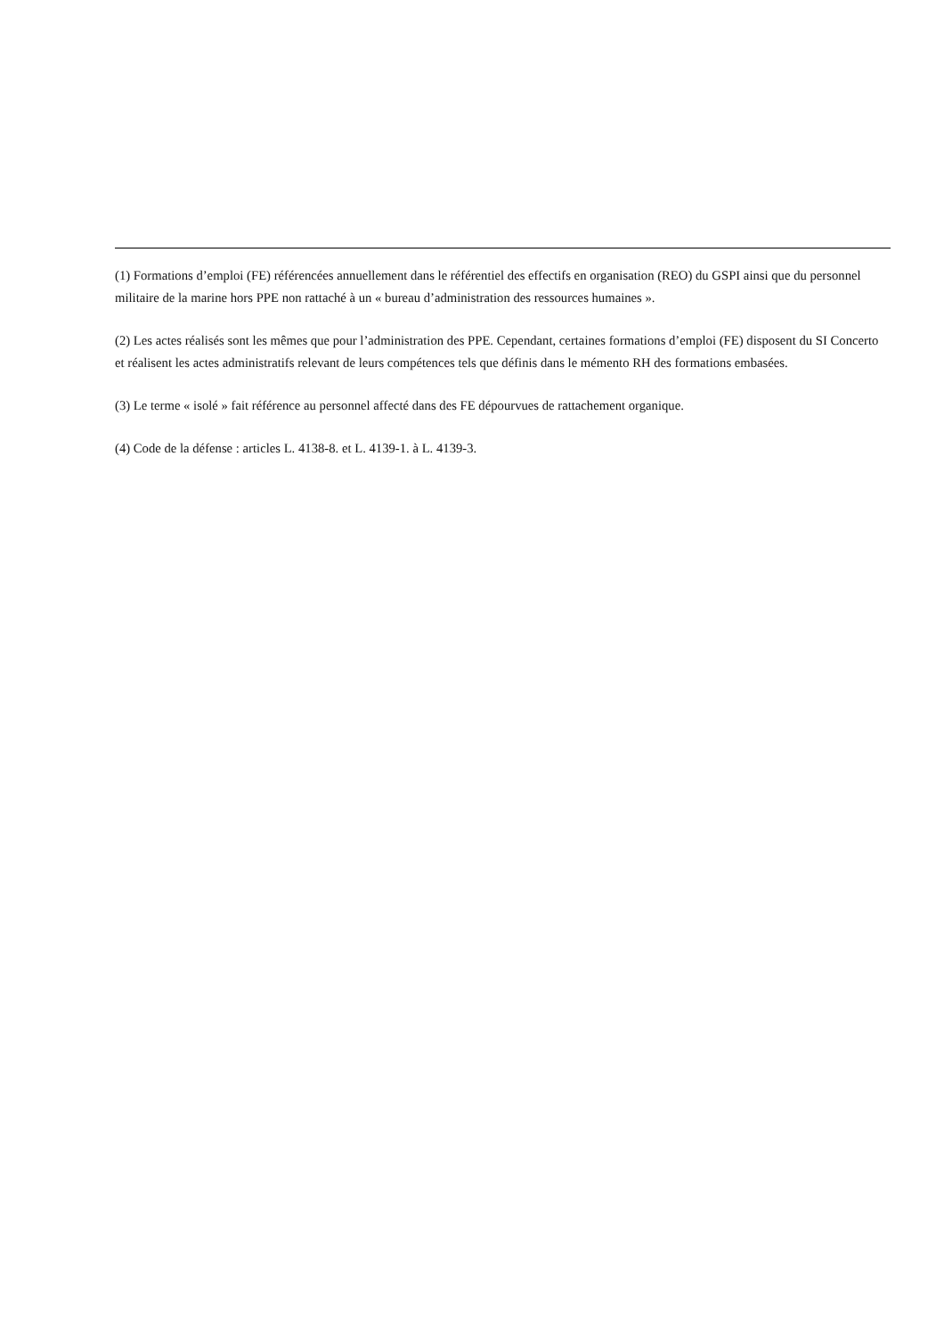(1) Formations d’emploi (FE) référencées annuellement dans le référentiel des effectifs en organisation (REO) du GSPI ainsi que du personnel militaire de la marine hors PPE non rattaché à un « bureau d’administration des ressources humaines ».
(2) Les actes réalisés sont les mêmes que pour l’administration des PPE. Cependant, certaines formations d’emploi (FE) disposent du SI Concerto et réalisent les actes administratifs relevant de leurs compétences tels que définis dans le mémento RH des formations embasées.
(3) Le terme « isolé » fait référence au personnel affecté dans des FE dépourvues de rattachement organique.
(4) Code de la défense : articles L. 4138-8. et L. 4139-1. à L. 4139-3.